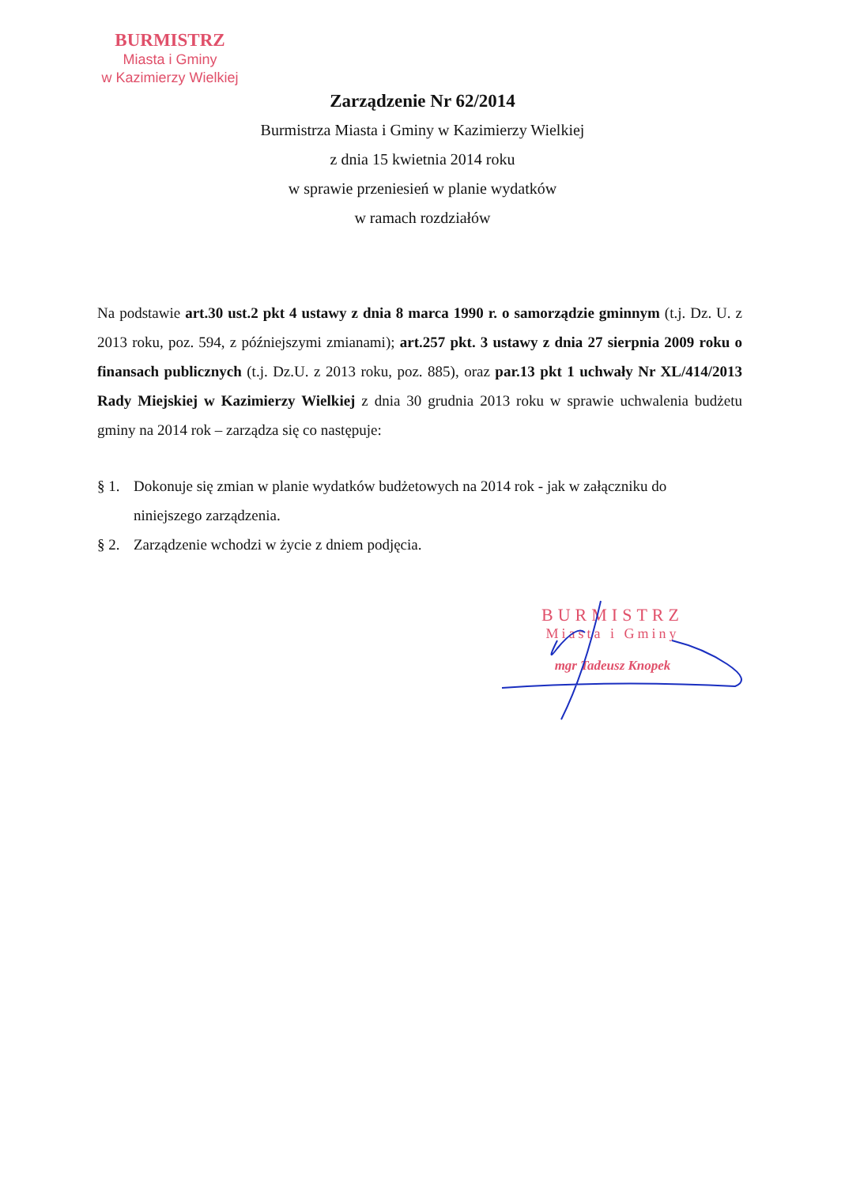BURMISTRZ
Miasta i Gminy
w Kazimierzy Wielkiej
Zarządzenie Nr 62/2014
Burmistrza Miasta i Gminy w Kazimierzy Wielkiej
z dnia 15 kwietnia 2014 roku
w sprawie przeniesień w planie wydatków
w ramach rozdziałów
Na podstawie art.30 ust.2 pkt 4 ustawy z dnia 8 marca 1990 r. o samorządzie gminnym (t.j. Dz. U. z 2013 roku, poz. 594, z późniejszymi zmianami); art.257 pkt. 3 ustawy z dnia 27 sierpnia 2009 roku o finansach publicznych (t.j. Dz.U. z 2013 roku, poz. 885), oraz par.13 pkt 1 uchwały Nr XL/414/2013 Rady Miejskiej w Kazimierzy Wielkiej z dnia 30 grudnia 2013 roku w sprawie uchwalenia budżetu gminy na 2014 rok – zarządza się co następuje:
§ 1. Dokonuje się zmian w planie wydatków budżetowych na 2014 rok - jak w załączniku do niniejszego zarządzenia.
§ 2. Zarządzenie wchodzi w życie z dniem podjęcia.
BURMISTRZ
Miasta i Gminy
mgr Tadeusz Knopek